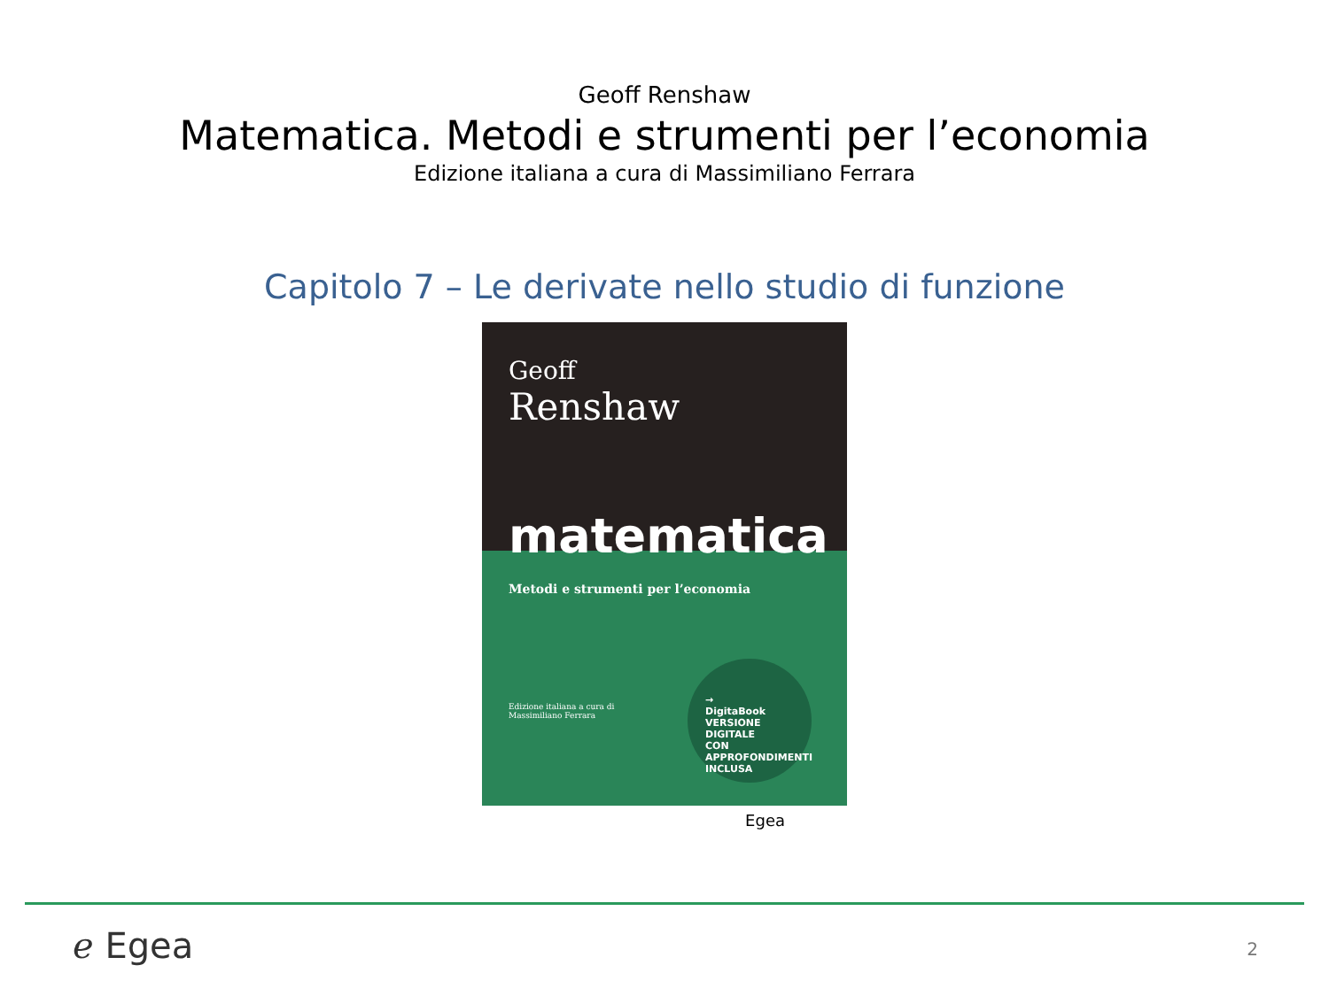Geoff Renshaw
Matematica. Metodi e strumenti per l’economia
Edizione italiana a cura di Massimiliano Ferrara
Capitolo 7 – Le derivate nello studio di funzione
Geoff
Renshaw
matematica
Metodi e strumenti per l’economia
Edizione italiana a cura di
Massimiliano Ferrara
→
DigitaBook
VERSIONE DIGITALE
CON APPROFONDIMENTI
INCLUSA
Egea
ℯ Egea 2